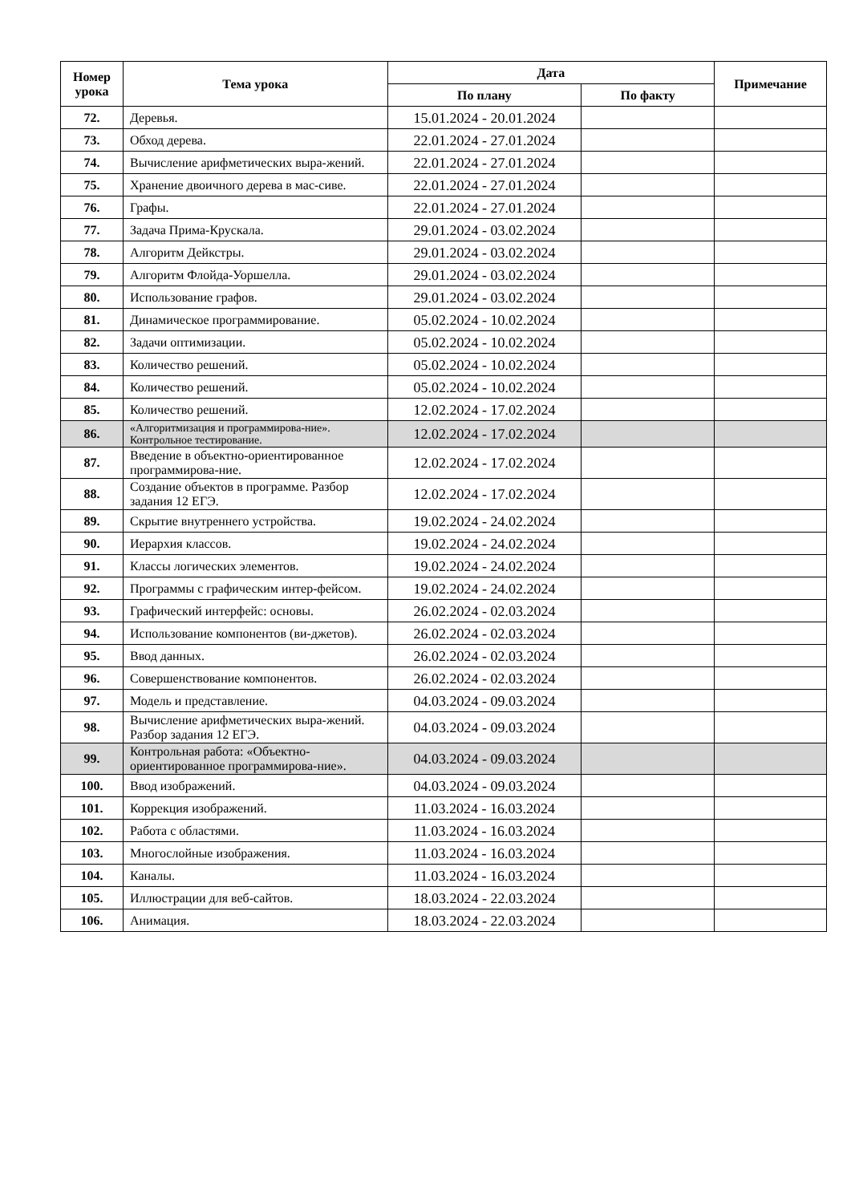| Номер урока | Тема урока | Дата | | Примечание |
| --- | --- | --- | --- | --- |
| | | По плану | По факту | |
| 72. | Деревья. | 15.01.2024 - 20.01.2024 | | |
| 73. | Обход дерева. | 22.01.2024 - 27.01.2024 | | |
| 74. | Вычисление арифметических выра-жений. | 22.01.2024 - 27.01.2024 | | |
| 75. | Хранение двоичного дерева в мас-сиве. | 22.01.2024 - 27.01.2024 | | |
| 76. | Графы. | 22.01.2024 - 27.01.2024 | | |
| 77. | Задача Прима-Крускала. | 29.01.2024 - 03.02.2024 | | |
| 78. | Алгоритм Дейкстры. | 29.01.2024 - 03.02.2024 | | |
| 79. | Алгоритм Флойда-Уоршелла. | 29.01.2024 - 03.02.2024 | | |
| 80. | Использование графов. | 29.01.2024 - 03.02.2024 | | |
| 81. | Динамическое программирование. | 05.02.2024 - 10.02.2024 | | |
| 82. | Задачи оптимизации. | 05.02.2024 - 10.02.2024 | | |
| 83. | Количество решений. | 05.02.2024 - 10.02.2024 | | |
| 84. | Количество решений. | 05.02.2024 - 10.02.2024 | | |
| 85. | Количество решений. | 12.02.2024 - 17.02.2024 | | |
| 86. | «Алгоритмизация и программирова-ние». Контрольное тестирование. | 12.02.2024 - 17.02.2024 | | |
| 87. | Введение в объектно-ориентированное программирова-ние. | 12.02.2024 - 17.02.2024 | | |
| 88. | Создание объектов в программе. Разбор задания 12 ЕГЭ. | 12.02.2024 - 17.02.2024 | | |
| 89. | Скрытие внутреннего устройства. | 19.02.2024 - 24.02.2024 | | |
| 90. | Иерархия классов. | 19.02.2024 - 24.02.2024 | | |
| 91. | Классы логических элементов. | 19.02.2024 - 24.02.2024 | | |
| 92. | Программы с графическим интер-фейсом. | 19.02.2024 - 24.02.2024 | | |
| 93. | Графический интерфейс: основы. | 26.02.2024 - 02.03.2024 | | |
| 94. | Использование компонентов (ви-джетов). | 26.02.2024 - 02.03.2024 | | |
| 95. | Ввод данных. | 26.02.2024 - 02.03.2024 | | |
| 96. | Совершенствование компонентов. | 26.02.2024 - 02.03.2024 | | |
| 97. | Модель и представление. | 04.03.2024 - 09.03.2024 | | |
| 98. | Вычисление арифметических выра-жений. Разбор задания 12 ЕГЭ. | 04.03.2024 - 09.03.2024 | | |
| 99. | Контрольная работа: «Объектно-ориентированное программирова-ние». | 04.03.2024 - 09.03.2024 | | |
| 100. | Ввод изображений. | 04.03.2024 - 09.03.2024 | | |
| 101. | Коррекция изображений. | 11.03.2024 - 16.03.2024 | | |
| 102. | Работа с областями. | 11.03.2024 - 16.03.2024 | | |
| 103. | Многослойные изображения. | 11.03.2024 - 16.03.2024 | | |
| 104. | Каналы. | 11.03.2024 - 16.03.2024 | | |
| 105. | Иллюстрации для веб-сайтов. | 18.03.2024 - 22.03.2024 | | |
| 106. | Анимация. | 18.03.2024 - 22.03.2024 | | |